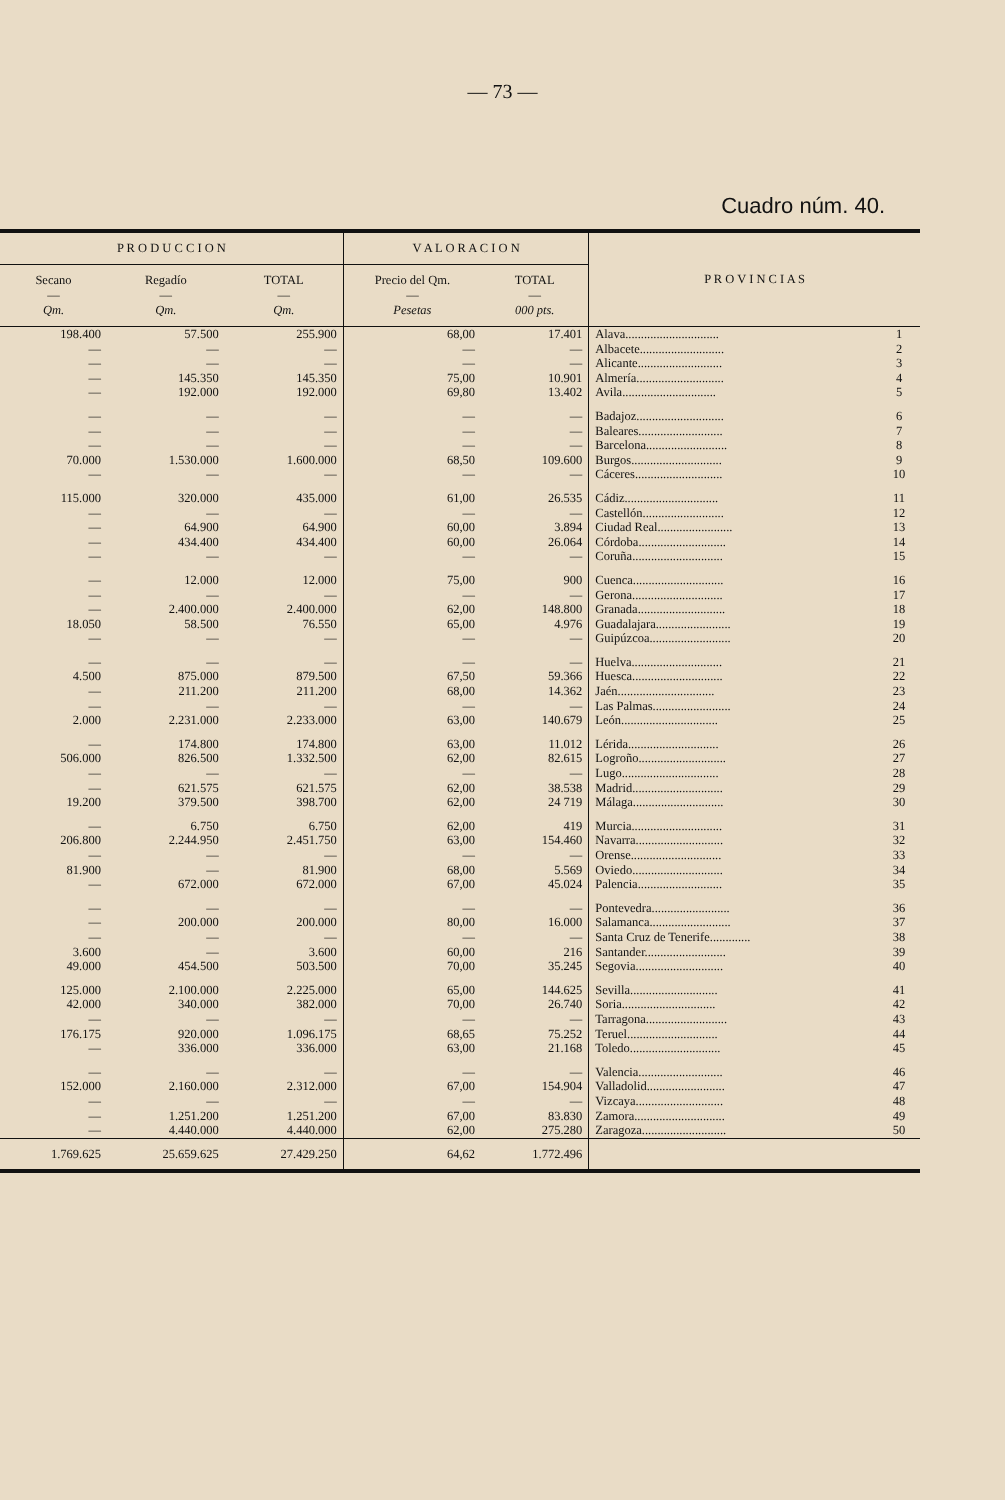— 73 —
Cuadro núm. 40.
| P R O D U C C I O N | | | V A L O R A C I O N | | P R O V I N C I A S | |
| --- | --- | --- | --- | --- | --- | --- |
| Secano — Qm. | Regadío — Qm. | TOTAL — Qm. | Precio del Qm. — Pesetas | TOTAL — 000 pts. | | |
| 198.400 | 57.500 | 255.900 | 68,00 | 17.401 | Alava.............................. | 1 |
| — | — | — | — | — | Albacete........................... | 2 |
| — | — | — | — | — | Alicante........................... | 3 |
| — | 145.350 | 145.350 | 75,00 | 10.901 | Almería............................ | 4 |
| — | 192.000 | 192.000 | 69,80 | 13.402 | Avila.............................. | 5 |
| — | — | — | — | — | Badajoz............................ | 6 |
| — | — | — | — | — | Baleares........................... | 7 |
| — | — | — | — | — | Barcelona.......................... | 8 |
| 70.000 | 1.530.000 | 1.600.000 | 68,50 | 109.600 | Burgos............................. | 9 |
| — | — | — | — | — | Cáceres............................ | 10 |
| 115.000 | 320.000 | 435.000 | 61,00 | 26.535 | Cádiz.............................. | 11 |
| — | — | — | — | — | Castellón.......................... | 12 |
| — | 64.900 | 64.900 | 60,00 | 3.894 | Ciudad Real........................ | 13 |
| — | 434.400 | 434.400 | 60,00 | 26.064 | Córdoba............................ | 14 |
| — | — | — | — | — | Coruña............................. | 15 |
| — | 12.000 | 12.000 | 75,00 | 900 | Cuenca............................. | 16 |
| — | — | — | — | — | Gerona............................. | 17 |
| — | 2.400.000 | 2.400.000 | 62,00 | 148.800 | Granada............................ | 18 |
| 18.050 | 58.500 | 76.550 | 65,00 | 4.976 | Guadalajara........................ | 19 |
| — | — | — | — | — | Guipúzcoa.......................... | 20 |
| — | — | — | — | — | Huelva............................. | 21 |
| 4.500 | 875.000 | 879.500 | 67,50 | 59.366 | Huesca............................. | 22 |
| — | 211.200 | 211.200 | 68,00 | 14.362 | Jaén............................... | 23 |
| — | — | — | — | — | Las Palmas......................... | 24 |
| 2.000 | 2.231.000 | 2.233.000 | 63,00 | 140.679 | León............................... | 25 |
| — | 174.800 | 174.800 | 63,00 | 11.012 | Lérida............................. | 26 |
| 506.000 | 826.500 | 1.332.500 | 62,00 | 82.615 | Logroño............................ | 27 |
| — | — | — | — | — | Lugo............................... | 28 |
| — | 621.575 | 621.575 | 62,00 | 38.538 | Madrid............................. | 29 |
| 19.200 | 379.500 | 398.700 | 62,00 | 24 719 | Málaga............................. | 30 |
| — | 6.750 | 6.750 | 62,00 | 419 | Murcia............................. | 31 |
| 206.800 | 2.244.950 | 2.451.750 | 63,00 | 154.460 | Navarra............................ | 32 |
| — | — | — | — | — | Orense............................. | 33 |
| 81.900 | — | 81.900 | 68,00 | 5.569 | Oviedo............................. | 34 |
| — | 672.000 | 672.000 | 67,00 | 45.024 | Palencia........................... | 35 |
| — | — | — | — | — | Pontevedra......................... | 36 |
| — | 200.000 | 200.000 | 80,00 | 16.000 | Salamanca.......................... | 37 |
| — | — | — | — | — | Santa Cruz de Tenerife............. | 38 |
| 3.600 | — | 3.600 | 60,00 | 216 | Santander.......................... | 39 |
| 49.000 | 454.500 | 503.500 | 70,00 | 35.245 | Segovia............................ | 40 |
| 125.000 | 2.100.000 | 2.225.000 | 65,00 | 144.625 | Sevilla............................ | 41 |
| 42.000 | 340.000 | 382.000 | 70,00 | 26.740 | Soria.............................. | 42 |
| — | — | — | — | — | Tarragona.......................... | 43 |
| 176.175 | 920.000 | 1.096.175 | 68,65 | 75.252 | Teruel............................. | 44 |
| — | 336.000 | 336.000 | 63,00 | 21.168 | Toledo............................. | 45 |
| — | — | — | — | — | Valencia........................... | 46 |
| 152.000 | 2.160.000 | 2.312.000 | 67,00 | 154.904 | Valladolid......................... | 47 |
| — | — | — | — | — | Vizcaya............................ | 48 |
| — | 1.251.200 | 1.251.200 | 67,00 | 83.830 | Zamora............................. | 49 |
| — | 4.440.000 | 4.440.000 | 62,00 | 275.280 | Zaragoza........................... | 50 |
| 1.769.625 | 25.659.625 | 27.429.250 | 64,62 | 1.772.496 | | |